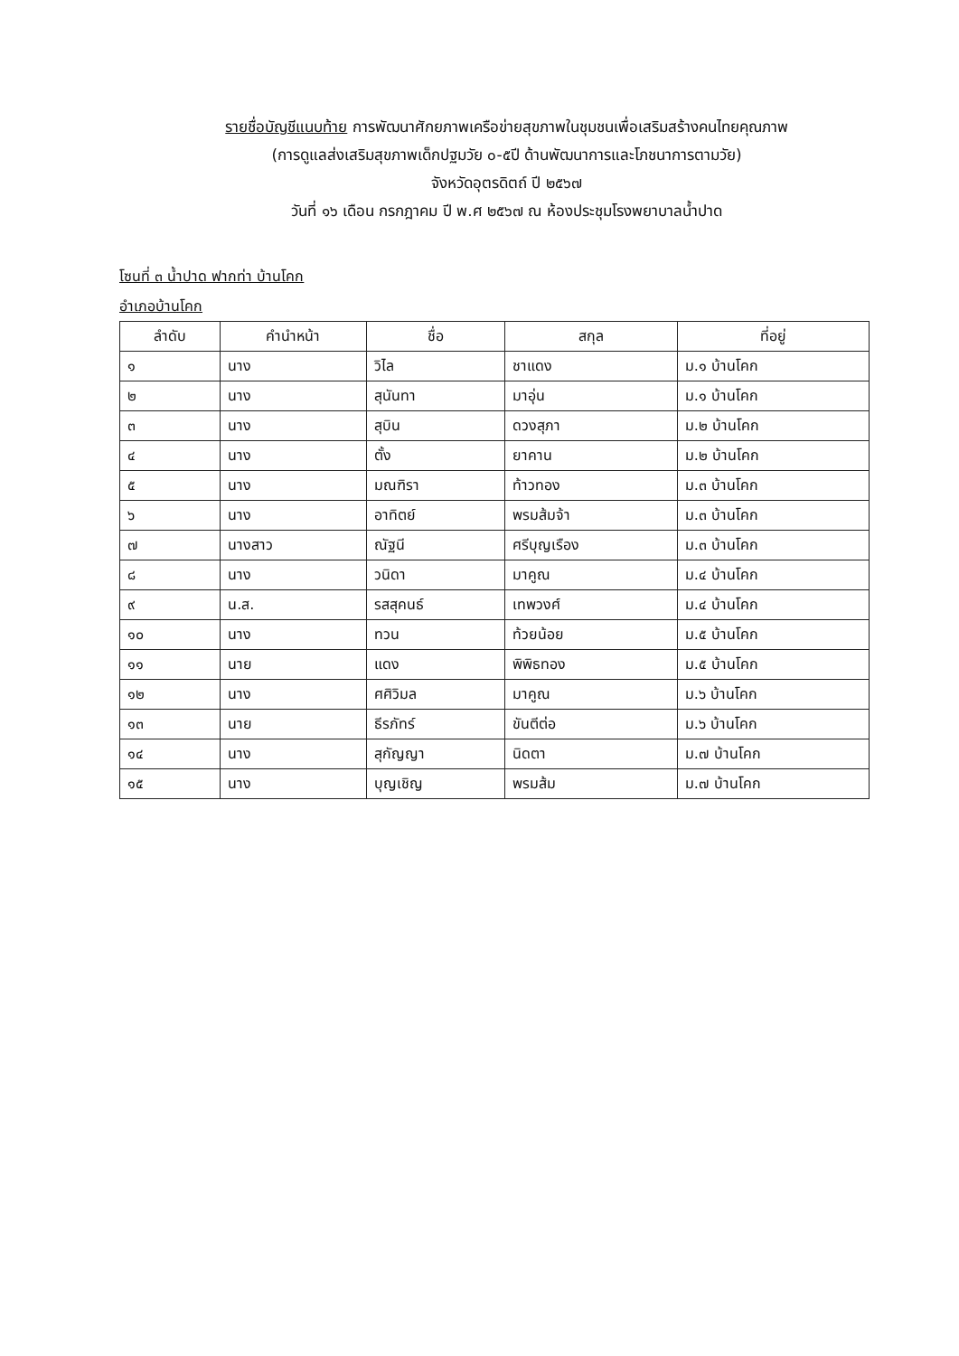รายชื่อบัญชีแนบท้าย การพัฒนาศักยภาพเครือข่ายสุขภาพในชุมชนเพื่อเสริมสร้างคนไทยคุณภาพ
(การดูแลส่งเสริมสุขภาพเด็กปฐมวัย ๐-๕ปี ด้านพัฒนาการและโภชนาการตามวัย)
จังหวัดอุตรดิตถ์ ปี ๒๕๖๗
วันที่ ๑๖ เดือน กรกฎาคม ปี พ.ศ ๒๕๖๗ ณ ห้องประชุมโรงพยาบาลน้ำปาด
โซนที่ ๓ น้ำปาด ฟากท่า บ้านโคก
อำเภอบ้านโคก
| ลำดับ | คำนำหน้า | ชื่อ | สกุล | ที่อยู่ |
| --- | --- | --- | --- | --- |
| ๑ | นาง | วิไล | ชาแดง | ม.๑ บ้านโคก |
| ๒ | นาง | สุนันทา | มาอุ่น | ม.๑ บ้านโคก |
| ๓ | นาง | สุบิน | ดวงสุภา | ม.๒ บ้านโคก |
| ๔ | นาง | ตั้ง | ยาคาน | ม.๒ บ้านโคก |
| ๕ | นาง | มณฑิรา | ท้าวทอง | ม.๓ บ้านโคก |
| ๖ | นาง | อาทิตย์ | พรมส้มจ้า | ม.๓ บ้านโคก |
| ๗ | นางสาว | ณัฐนี | ศรีบุญเรือง | ม.๓ บ้านโคก |
| ๘ | นาง | วนิดา | มาคูณ | ม.๔ บ้านโคก |
| ๙ | น.ส. | รสสุคนธ์ | เทพวงศ์ | ม.๔ บ้านโคก |
| ๑๐ | นาง | ทวน | ท้วยน้อย | ม.๕ บ้านโคก |
| ๑๑ | นาย | แดง | พิพิธทอง | ม.๕ บ้านโคก |
| ๑๒ | นาง | ศศิวิมล | มาคูณ | ม.๖ บ้านโคก |
| ๑๓ | นาย | ธีรภัทร์ | ขันตีต่อ | ม.๖ บ้านโคก |
| ๑๔ | นาง | สุกัญญา | นิดตา | ม.๗ บ้านโคก |
| ๑๕ | นาง | บุญเชิญ | พรมส้ม | ม.๗ บ้านโคก |